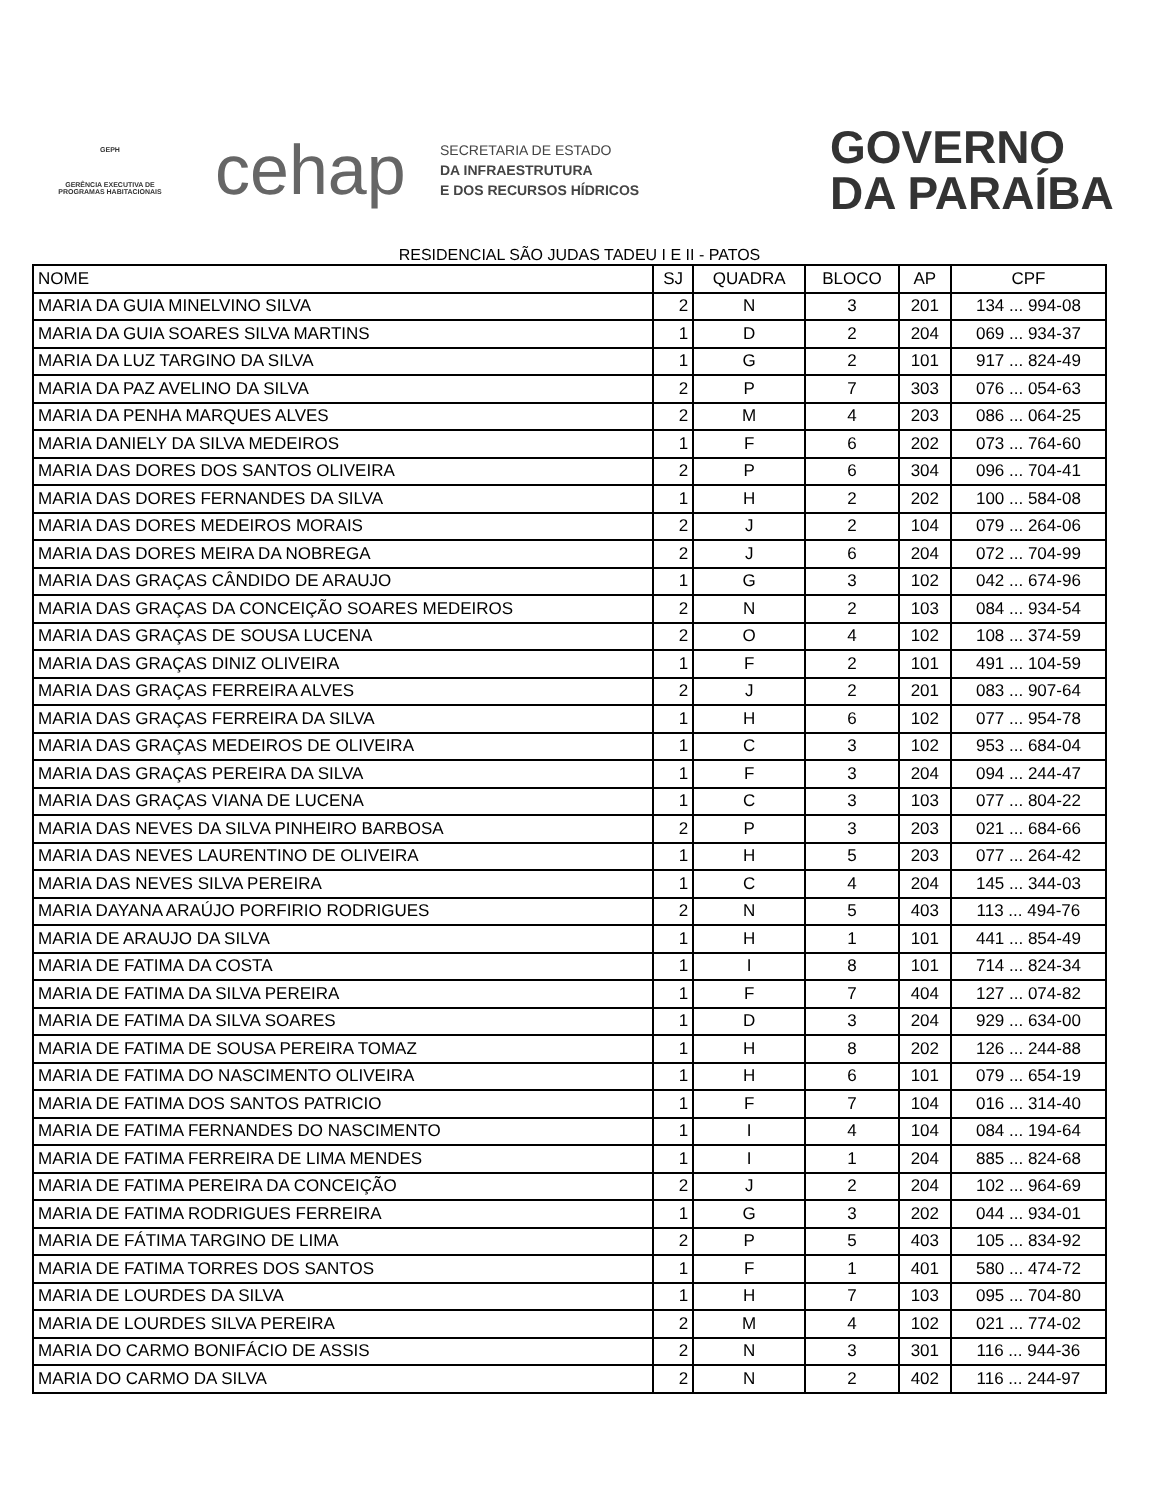GEPH
GERÊNCIA EXECUTIVA DE PROGRAMAS HABITACIONAIS
cehap
SECRETARIA DE ESTADO
DA INFRAESTRUTURA
E DOS RECURSOS HÍDRICOS
GOVERNO
DA PARAÍBA
RESIDENCIAL SÃO JUDAS TADEU I E II - PATOS
| NOME | SJ | QUADRA | BLOCO | AP | CPF |
| --- | --- | --- | --- | --- | --- |
| MARIA DA GUIA MINELVINO SILVA | 2 | N | 3 | 201 | 134 ... 994-08 |
| MARIA DA GUIA SOARES SILVA MARTINS | 1 | D | 2 | 204 | 069 ... 934-37 |
| MARIA DA LUZ TARGINO DA SILVA | 1 | G | 2 | 101 | 917 ... 824-49 |
| MARIA DA PAZ AVELINO DA SILVA | 2 | P | 7 | 303 | 076 ... 054-63 |
| MARIA DA PENHA MARQUES ALVES | 2 | M | 4 | 203 | 086 ... 064-25 |
| MARIA DANIELY DA SILVA MEDEIROS | 1 | F | 6 | 202 | 073 ... 764-60 |
| MARIA DAS DORES DOS SANTOS OLIVEIRA | 2 | P | 6 | 304 | 096 ... 704-41 |
| MARIA DAS DORES FERNANDES DA SILVA | 1 | H | 2 | 202 | 100 ... 584-08 |
| MARIA DAS DORES MEDEIROS MORAIS | 2 | J | 2 | 104 | 079 ... 264-06 |
| MARIA DAS DORES MEIRA DA NOBREGA | 2 | J | 6 | 204 | 072 ... 704-99 |
| MARIA DAS GRAÇAS CÂNDIDO DE ARAUJO | 1 | G | 3 | 102 | 042 ... 674-96 |
| MARIA DAS GRAÇAS DA CONCEIÇÃO SOARES MEDEIROS | 2 | N | 2 | 103 | 084 ... 934-54 |
| MARIA DAS GRAÇAS DE SOUSA LUCENA | 2 | O | 4 | 102 | 108 ... 374-59 |
| MARIA DAS GRAÇAS DINIZ OLIVEIRA | 1 | F | 2 | 101 | 491 ... 104-59 |
| MARIA DAS GRAÇAS FERREIRA ALVES | 2 | J | 2 | 201 | 083 ... 907-64 |
| MARIA DAS GRAÇAS FERREIRA DA SILVA | 1 | H | 6 | 102 | 077 ... 954-78 |
| MARIA DAS GRAÇAS MEDEIROS DE OLIVEIRA | 1 | C | 3 | 102 | 953 ... 684-04 |
| MARIA DAS GRAÇAS PEREIRA DA SILVA | 1 | F | 3 | 204 | 094 ... 244-47 |
| MARIA DAS GRAÇAS VIANA DE LUCENA | 1 | C | 3 | 103 | 077 ... 804-22 |
| MARIA DAS NEVES DA SILVA PINHEIRO BARBOSA | 2 | P | 3 | 203 | 021 ... 684-66 |
| MARIA DAS NEVES LAURENTINO DE OLIVEIRA | 1 | H | 5 | 203 | 077 ... 264-42 |
| MARIA DAS NEVES SILVA PEREIRA | 1 | C | 4 | 204 | 145 ... 344-03 |
| MARIA DAYANA ARAÚJO PORFIRIO RODRIGUES | 2 | N | 5 | 403 | 113 ... 494-76 |
| MARIA DE ARAUJO DA SILVA | 1 | H | 1 | 101 | 441 ... 854-49 |
| MARIA DE FATIMA DA COSTA | 1 | I | 8 | 101 | 714 ... 824-34 |
| MARIA DE FATIMA DA SILVA PEREIRA | 1 | F | 7 | 404 | 127 ... 074-82 |
| MARIA DE FATIMA DA SILVA SOARES | 1 | D | 3 | 204 | 929 ... 634-00 |
| MARIA DE FATIMA DE SOUSA PEREIRA TOMAZ | 1 | H | 8 | 202 | 126 ... 244-88 |
| MARIA DE FATIMA DO NASCIMENTO OLIVEIRA | 1 | H | 6 | 101 | 079 ... 654-19 |
| MARIA DE FATIMA DOS SANTOS PATRICIO | 1 | F | 7 | 104 | 016 ... 314-40 |
| MARIA DE FATIMA FERNANDES DO NASCIMENTO | 1 | I | 4 | 104 | 084 ... 194-64 |
| MARIA DE FATIMA FERREIRA DE LIMA MENDES | 1 | I | 1 | 204 | 885 ... 824-68 |
| MARIA DE FATIMA PEREIRA DA CONCEIÇÃO | 2 | J | 2 | 204 | 102 ... 964-69 |
| MARIA DE FATIMA RODRIGUES FERREIRA | 1 | G | 3 | 202 | 044 ... 934-01 |
| MARIA DE FÁTIMA TARGINO DE LIMA | 2 | P | 5 | 403 | 105 ... 834-92 |
| MARIA DE FATIMA TORRES DOS SANTOS | 1 | F | 1 | 401 | 580 ... 474-72 |
| MARIA DE LOURDES DA SILVA | 1 | H | 7 | 103 | 095 ... 704-80 |
| MARIA DE LOURDES SILVA PEREIRA | 2 | M | 4 | 102 | 021 ... 774-02 |
| MARIA DO CARMO BONIFÁCIO DE ASSIS | 2 | N | 3 | 301 | 116 ... 944-36 |
| MARIA DO CARMO DA SILVA | 2 | N | 2 | 402 | 116 ... 244-97 |